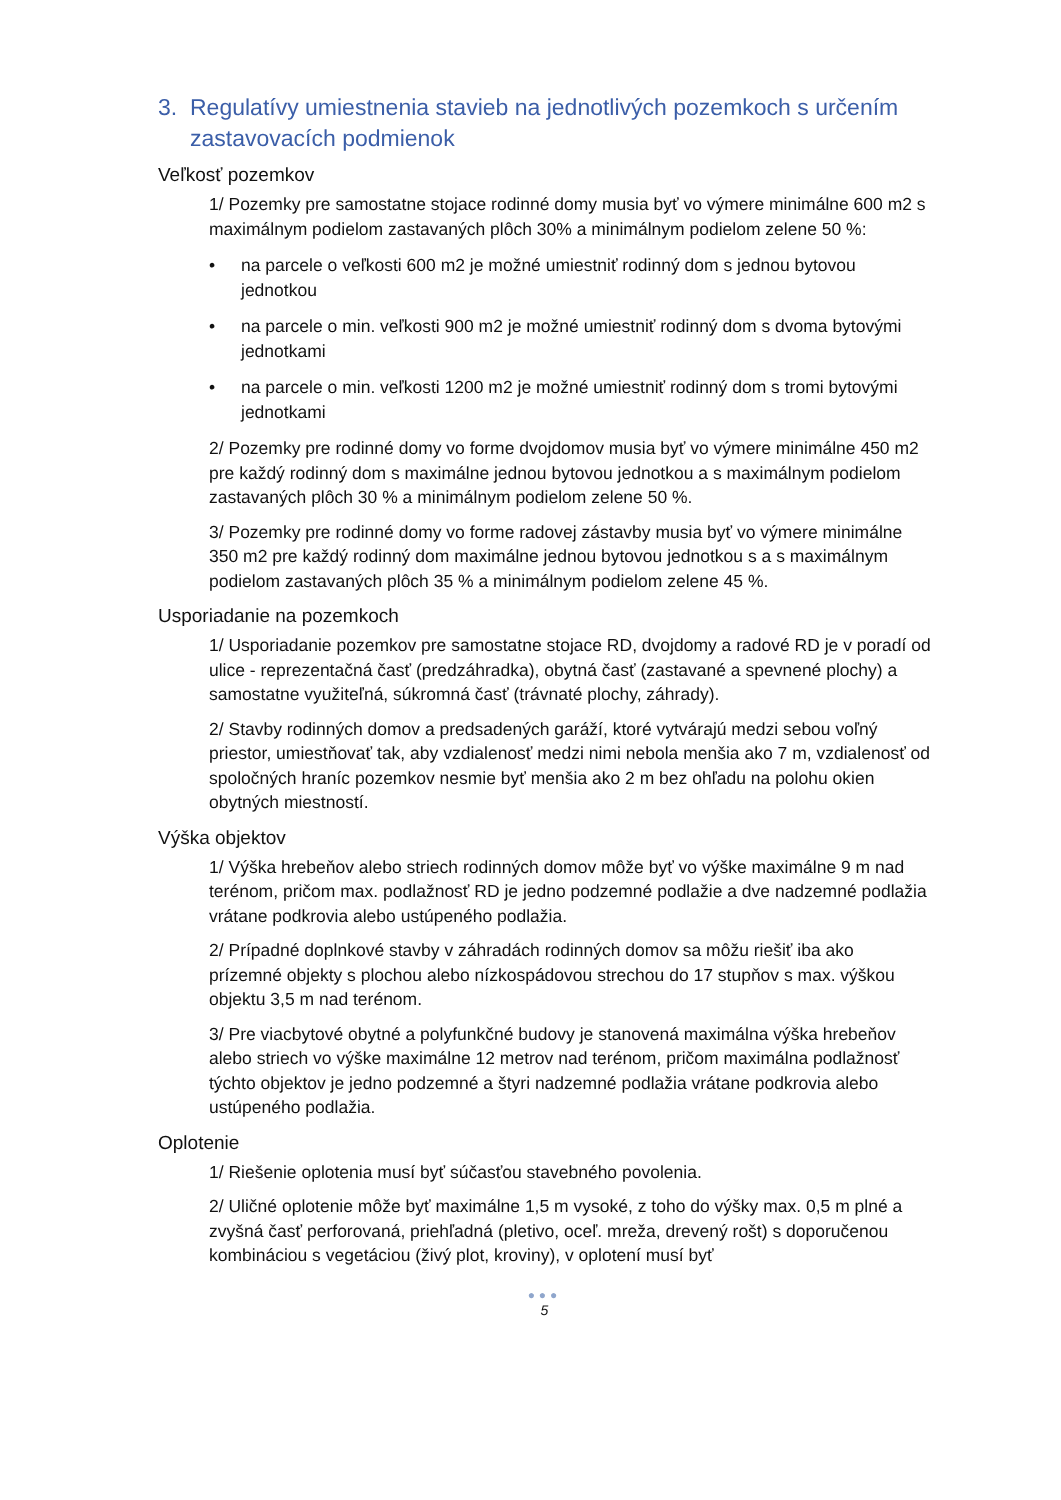3. Regulatívy umiestnenia stavieb na jednotlivých pozemkoch s určením zastavovacích podmienok
Veľkosť pozemkov
1/ Pozemky pre samostatne stojace rodinné domy musia byť vo výmere minimálne 600 m2 s maximálnym podielom zastavaných plôch 30% a minimálnym podielom zelene 50 %:
• na parcele o veľkosti 600 m2 je možné umiestniť rodinný dom s jednou bytovou jednotkou
• na parcele o min. veľkosti 900 m2 je možné umiestniť rodinný dom s dvoma bytovými jednotkami
• na parcele o min. veľkosti 1200 m2 je možné umiestniť rodinný dom s tromi bytovými jednotkami
2/ Pozemky pre rodinné domy vo forme dvojdomov musia byť vo výmere minimálne 450 m2 pre každý rodinný dom s maximálne jednou bytovou jednotkou a s maximálnym podielom zastavaných plôch 30 % a minimálnym podielom zelene 50 %.
3/ Pozemky pre rodinné domy vo forme radovej zástavby musia byť vo výmere minimálne 350 m2 pre každý rodinný dom maximálne jednou bytovou jednotkou s a s maximálnym podielom zastavaných plôch 35 % a minimálnym podielom zelene 45 %.
Usporiadanie na pozemkoch
1/ Usporiadanie pozemkov pre samostatne stojace RD, dvojdomy a radové RD je v poradí od ulice - reprezentačná časť (predzáhradka), obytná časť (zastavané a spevnené plochy) a samostatne využiteľná, súkromná časť (trávnaté plochy, záhrady).
2/ Stavby rodinných domov a predsadených garáží, ktoré vytvárajú medzi sebou voľný priestor, umiestňovať tak, aby vzdialenosť medzi nimi nebola menšia ako 7 m, vzdialenosť od spoločných hraníc pozemkov nesmie byť menšia ako 2 m bez ohľadu na polohu okien obytných miestností.
Výška objektov
1/ Výška hrebeňov alebo striech rodinných domov môže byť vo výške maximálne 9 m nad terénom, pričom max. podlažnosť RD je jedno podzemné podlažie a dve nadzemné podlažia vrátane podkrovia alebo ustúpeného podlažia.
2/ Prípadné doplnkové stavby v záhradách rodinných domov sa môžu riešiť iba ako prízemné objekty s plochou alebo nízkospádovou strechou do 17 stupňov s max. výškou objektu 3,5 m nad terénom.
3/ Pre viacbytové obytné a polyfunkčné budovy je stanovená maximálna výška hrebeňov alebo striech vo výške maximálne 12 metrov nad terénom, pričom maximálna podlažnosť týchto objektov je jedno podzemné a štyri nadzemné podlažia vrátane podkrovia alebo ustúpeného podlažia.
Oplotenie
1/ Riešenie oplotenia musí byť súčasťou stavebného povolenia.
2/ Uličné oplotenie môže byť maximálne 1,5 m vysoké, z toho do výšky max. 0,5 m plné a zvyšná časť perforovaná, priehľadná (pletivo, oceľ. mreža, drevený rošt) s doporučenou kombináciou s vegetáciou (živý plot, kroviny), v oplotení musí byť
●●●
5